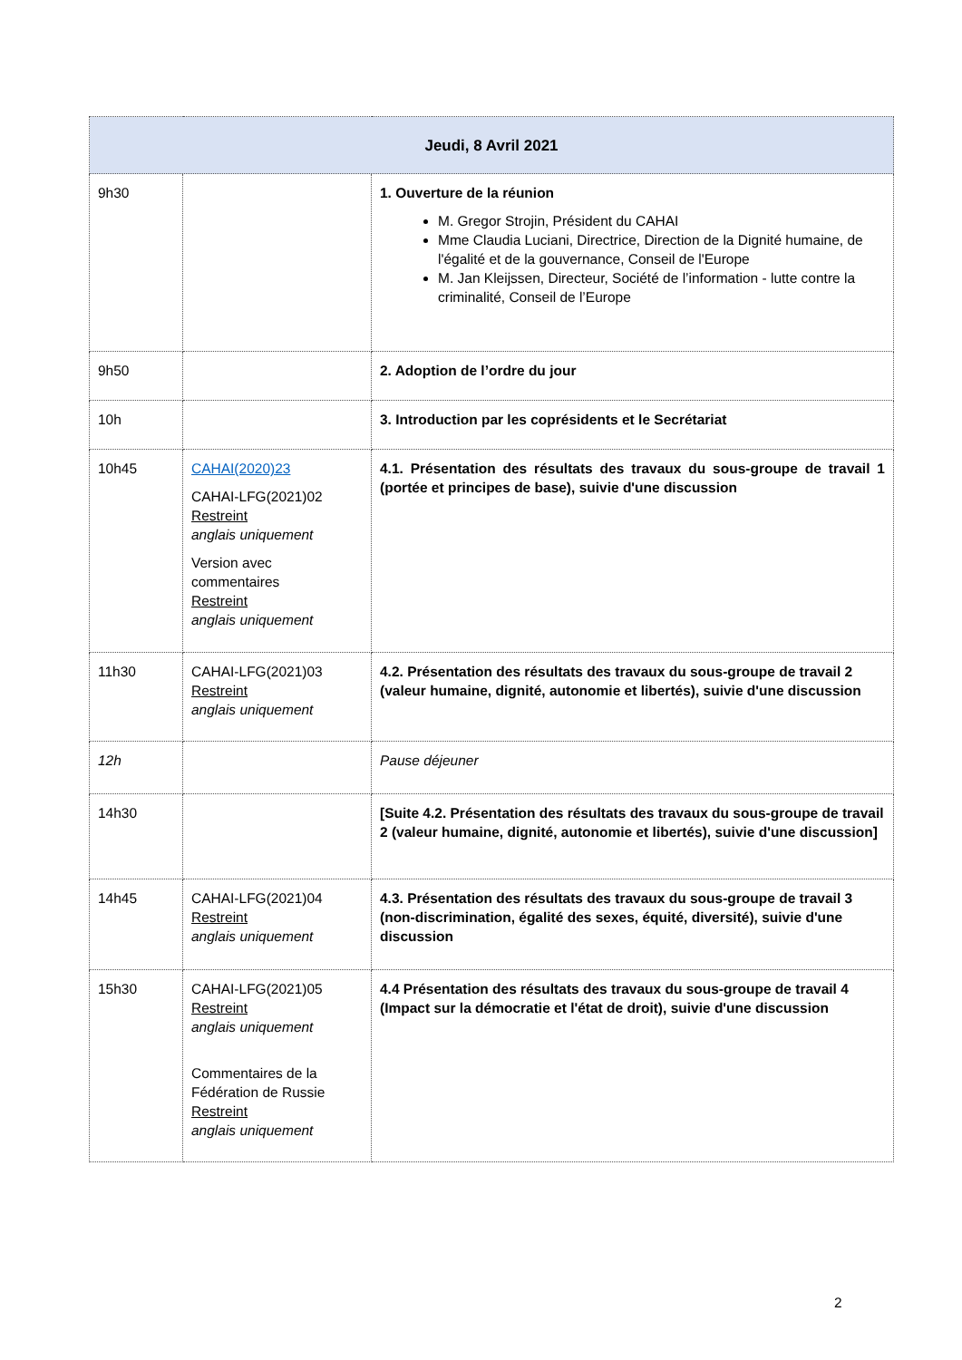| Jeudi, 8 Avril 2021 | | |
| 9h30 | | 1. Ouverture de la réunion M. Gregor Strojin, Président du CAHAI Mme Claudia Luciani, Directrice, Direction de la Dignité humaine, de l'égalité et de la gouvernance, Conseil de l'Europe M. Jan Kleijssen, Directeur, Société de l’information - lutte contre la criminalité, Conseil de l’Europe |
| 9h50 | | 2. Adoption de l’ordre du jour |
| 10h | | 3. Introduction par les coprésidents et le Secrétariat |
| 10h45 | CAHAI(2020)23 CAHAI-LFG(2021)02 Restreint anglais uniquement Version avec commentaires Restreint anglais uniquement | 4.1. Présentation des résultats des travaux du sous-groupe de travail 1 (portée et principes de base), suivie d'une discussion |
| 11h30 | CAHAI-LFG(2021)03 Restreint anglais uniquement | 4.2. Présentation des résultats des travaux du sous-groupe de travail 2 (valeur humaine, dignité, autonomie et libertés), suivie d'une discussion |
| 12h | | Pause déjeuner |
| 14h30 | | [Suite 4.2. Présentation des résultats des travaux du sous-groupe de travail 2 (valeur humaine, dignité, autonomie et libertés), suivie d'une discussion] |
| 14h45 | CAHAI-LFG(2021)04 Restreint anglais uniquement | 4.3. Présentation des résultats des travaux du sous-groupe de travail 3 (non-discrimination, égalité des sexes, équité, diversité), suivie d'une discussion |
| 15h30 | CAHAI-LFG(2021)05 Restreint anglais uniquement Commentaires de la Fédération de Russie Restreint anglais uniquement | 4.4 Présentation des résultats des travaux du sous-groupe de travail 4 (Impact sur la démocratie et l'état de droit), suivie d'une discussion |
2